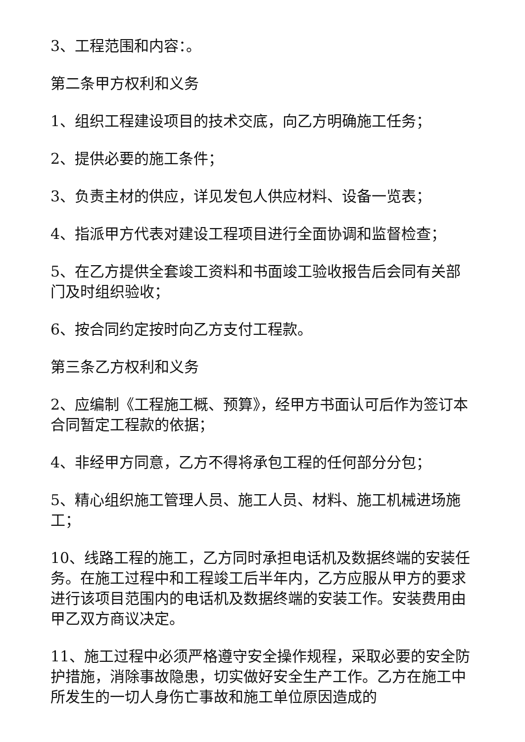3、工程范围和内容：。
第二条甲方权利和义务
1、组织工程建设项目的技术交底，向乙方明确施工任务；
2、提供必要的施工条件；
3、负责主材的供应，详见发包人供应材料、设备一览表；
4、指派甲方代表对建设工程项目进行全面协调和监督检查；
5、在乙方提供全套竣工资料和书面竣工验收报告后会同有关部门及时组织验收；
6、按合同约定按时向乙方支付工程款。
第三条乙方权利和义务
2、应编制《工程施工概、预算》，经甲方书面认可后作为签订本合同暂定工程款的依据；
4、非经甲方同意，乙方不得将承包工程的任何部分分包；
5、精心组织施工管理人员、施工人员、材料、施工机械进场施工；
10、线路工程的施工，乙方同时承担电话机及数据终端的安装任务。在施工过程中和工程竣工后半年内，乙方应服从甲方的要求进行该项目范围内的电话机及数据终端的安装工作。安装费用由甲乙双方商议决定。
11、施工过程中必须严格遵守安全操作规程，采取必要的安全防护措施，消除事故隐患，切实做好安全生产工作。乙方在施工中所发生的一切人身伤亡事故和施工单位原因造成的